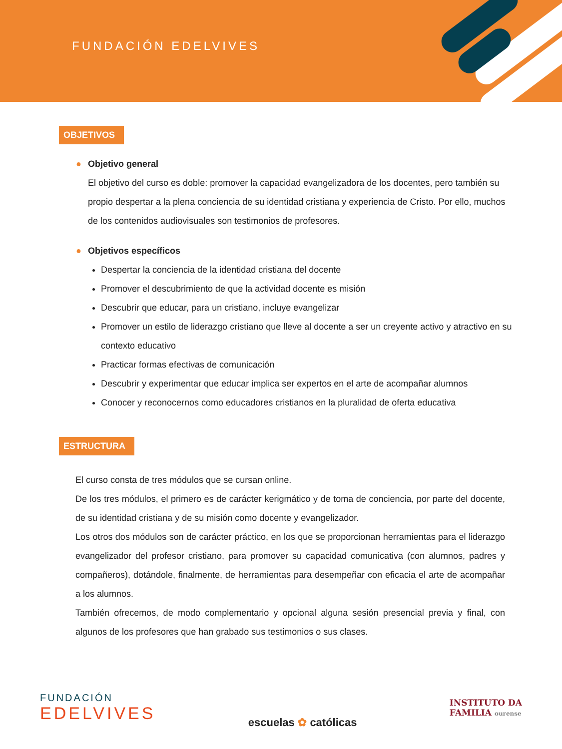FUNDACIÓN EDELVIVES
OBJETIVOS
● Objetivo general
El objetivo del curso es doble: promover la capacidad evangelizadora de los docentes, pero también su propio despertar a la plena conciencia de su identidad cristiana y experiencia de Cristo. Por ello, muchos de los contenidos audiovisuales son testimonios de profesores.
● Objetivos específicos
Despertar la conciencia de la identidad cristiana del docente
Promover el descubrimiento de que la actividad docente es misión
Descubrir que educar, para un cristiano, incluye evangelizar
Promover un estilo de liderazgo cristiano que lleve al docente a ser un creyente activo y atractivo en su contexto educativo
Practicar formas efectivas de comunicación
Descubrir y experimentar que educar implica ser expertos en el arte de acompañar alumnos
Conocer y reconocernos como educadores cristianos en la pluralidad de oferta educativa
ESTRUCTURA
El curso consta de tres módulos que se cursan online.
De los tres módulos, el primero es de carácter kerigmático y de toma de conciencia, por parte del docente, de su identidad cristiana y de su misión como docente y evangelizador.
Los otros dos módulos son de carácter práctico, en los que se proporcionan herramientas para el liderazgo evangelizador del profesor cristiano, para promover su capacidad comunicativa (con alumnos, padres y compañeros), dotándole, finalmente, de herramientas para desempeñar con eficacia el arte de acompañar a los alumnos.
También ofrecemos, de modo complementario y opcional alguna sesión presencial previa y final, con algunos de los profesores que han grabado sus testimonios o sus clases.
FUNDACIÓN
EDELVIVES
escuelas ✿ católicas
INSTITUTO DA
FAMILIA ourense